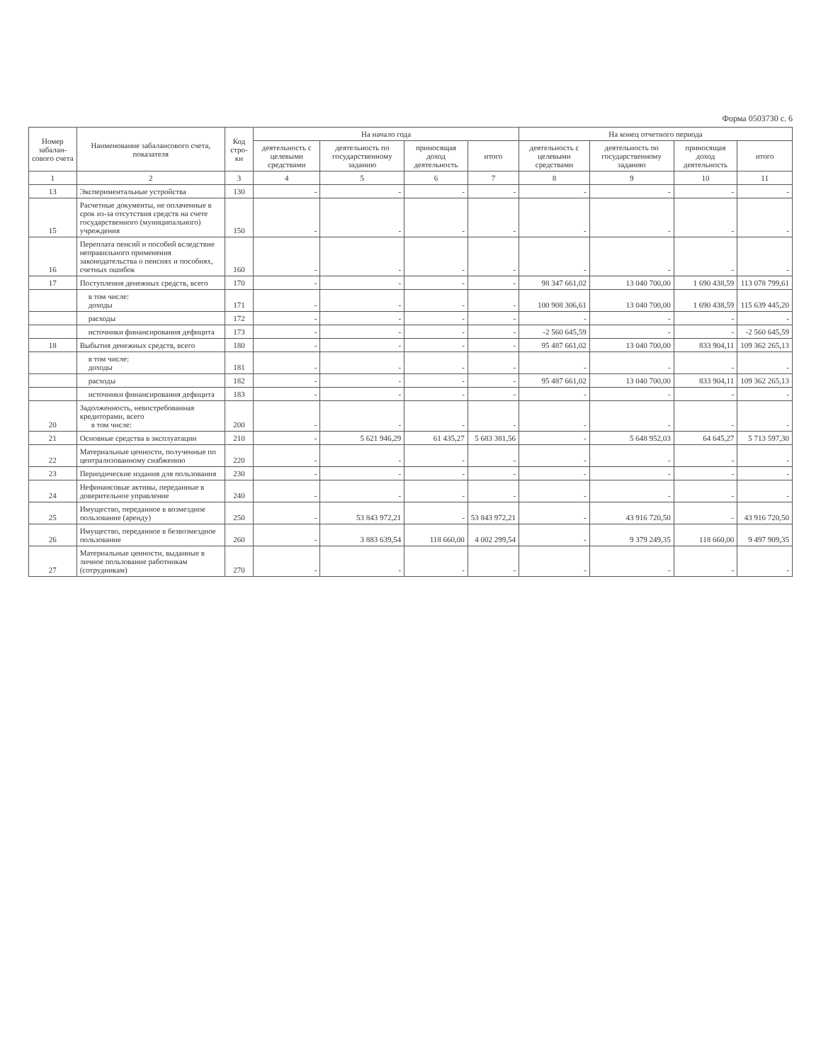Форма 0503730 с. 6
| Номер забалан-сового счета | Наименование забалансового счета, показателя | Код стро-ки | На начало года | | | | На конец отчетного периода | | | |
| --- | --- | --- | --- | --- | --- | --- | --- | --- | --- | --- |
| | | | деятельность с целевыми средствами | деятельность по государственному заданию | приносящая доход деятельность | итого | деятельность с целевыми средствами | деятельность по государственному заданию | приносящая доход деятельность | итого |
| 1 | 2 | 3 | 4 | 5 | 6 | 7 | 8 | 9 | 10 | 11 |
| 13 | Экспериментальные устройства | 130 | - | - | - | - | - | - | - | - |
| 15 | Расчетные документы, не оплаченные в срок из-за отсутствия средств на счете государственного (муниципального) учреждения | 150 | - | - | - | - | - | - | - | - |
| 16 | Переплата пенсий и пособий вследствие неправильного применения законодательства о пенсиях и пособиях, счетных ошибок | 160 | - | - | - | - | - | - | - | - |
| 17 | Поступления денежных средств, всего | 170 | - | - | - | - | 98 347 661,02 | 13 040 700,00 | 1 690 438,59 | 113 078 799,61 |
| | в том числе: доходы | 171 | - | - | - | - | 100 908 306,61 | 13 040 700,00 | 1 690 438,59 | 115 639 445,20 |
| | расходы | 172 | - | - | - | - | - | - | - | - |
| | источники финансирования дефицита | 173 | - | - | - | - | -2 560 645,59 | - | - | -2 560 645,59 |
| 18 | Выбытия денежных средств, всего | 180 | - | - | - | - | 95 487 661,02 | 13 040 700,00 | 833 904,11 | 109 362 265,13 |
| | в том числе: доходы | 181 | - | - | - | - | - | - | - | - |
| | расходы | 182 | - | - | - | - | 95 487 661,02 | 13 040 700,00 | 833 904,11 | 109 362 265,13 |
| | источники финансирования дефицита | 183 | - | - | - | - | - | - | - | - |
| 20 | Задолженность, невостребованная кредиторами, всего в том числе: | 200 | - | - | - | - | - | - | - | - |
| 21 | Основные средства в эксплуатации | 210 | - | 5 621 946,29 | 61 435,27 | 5 683 381,56 | - | 5 648 952,03 | 64 645,27 | 5 713 597,30 |
| 22 | Материальные ценности, полученные по централизованному снабжению | 220 | - | - | - | - | - | - | - | - |
| 23 | Периодические издания для пользования | 230 | - | - | - | - | - | - | - | - |
| 24 | Нефинансовые активы, переданные в доверительное управление | 240 | - | - | - | - | - | - | - | - |
| 25 | Имущество, переданное в возмездное пользование (аренду) | 250 | - | 53 843 972,21 | - | 53 843 972,21 | - | 43 916 720,50 | - | 43 916 720,50 |
| 26 | Имущество, переданное в безвозмездное пользование | 260 | - | 3 883 639,54 | 118 660,00 | 4 002 299,54 | - | 9 379 249,35 | 118 660,00 | 9 497 909,35 |
| 27 | Материальные ценности, выданные в личное пользование работникам (сотрудникам) | 270 | - | - | - | - | - | - | - | - |